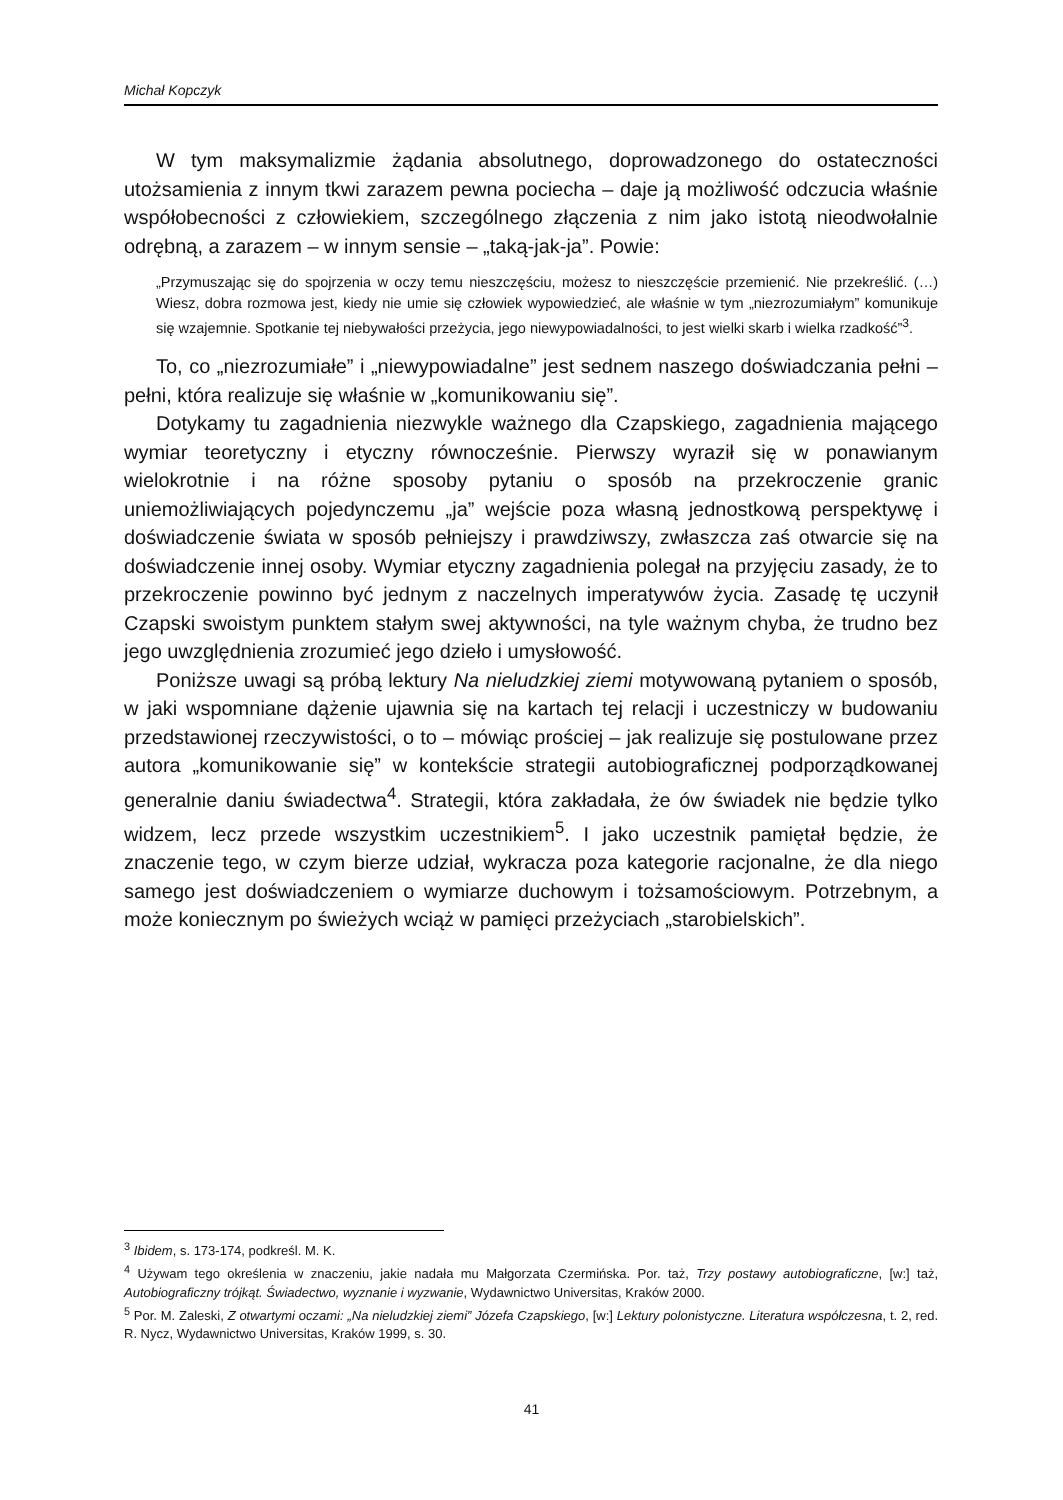Michał Kopczyk
W tym maksymalizmie żądania absolutnego, doprowadzonego do ostateczności utożsamienia z innym tkwi zarazem pewna pociecha – daje ją możliwość odczucia właśnie współobecności z człowiekiem, szczególnego złączenia z nim jako istotą nieodwołalnie odrębną, a zarazem – w innym sensie – „taką-jak-ja”. Powie:
„Przymuszając się do spojrzenia w oczy temu nieszczęściu, możesz to nieszczęście przemienić. Nie przekreślić. (…) Wiesz, dobra rozmowa jest, kiedy nie umie się człowiek wypowiedzieć, ale właśnie w tym „niezrozumiałym” komunikuje się wzajemnie. Spotkanie tej niebywałości przeżycia, jego niewypowiadalności, to jest wielki skarb i wielka rzadkość”<sup>3</sup>.
To, co „niezrozumiałe” i „niewypowiadalne” jest sednem naszego doświadczania pełni – pełni, która realizuje się właśnie w „komunikowaniu się”.
Dotykamy tu zagadnienia niezwykle ważnego dla Czapskiego, zagadnienia mającego wymiar teoretyczny i etyczny równocześnie. Pierwszy wyraził się w ponawianym wielokrotnie i na różne sposoby pytaniu o sposób na przekroczenie granic uniemożliwiających pojedynczemu „ja” wejście poza własną jednostkową perspektywę i doświadczenie świata w sposób pełniejszy i prawdziwszy, zwłaszcza zaś otwarcie się na doświadczenie innej osoby. Wymiar etyczny zagadnienia polegał na przyjęciu zasady, że to przekroczenie powinno być jednym z naczelnych imperatywów życia. Zasadę tę uczynił Czapski swoistym punktem stałym swej aktywności, na tyle ważnym chyba, że trudno bez jego uwzględnienia zrozumieć jego dzieło i umysłowość.
Poniższe uwagi są próbą lektury Na nieludzkiej ziemi motywowaną pytaniem o sposób, w jaki wspomniane dążenie ujawnia się na kartach tej relacji i uczestniczy w budowaniu przedstawionej rzeczywistości, o to – mówiąc prościej – jak realizuje się postulowane przez autora „komunikowanie się” w kontekście strategii autobiograficznej podporządkowanej generalnie daniu świadectwa<sup>4</sup>. Strategii, która zakładała, że ów świadek nie będzie tylko widzem, lecz przede wszystkim uczestnikiem<sup>5</sup>. I jako uczestnik pamiętał będzie, że znaczenie tego, w czym bierze udział, wykracza poza kategorie racjonalne, że dla niego samego jest doświadczeniem o wymiarze duchowym i tożsamościowym. Potrzebnym, a może koniecznym po świeżych wciąż w pamięci przeżyciach „starobielskich”.
<sup>3</sup> Ibidem, s. 173-174, podkreśl. M. K.
<sup>4</sup> Używam tego określenia w znaczeniu, jakie nadała mu Małgorzata Czermińska. Por. taż, Trzy postawy autobiograficzne, [w:] taż, Autobiograficzny trójkąt. Świadectwo, wyznanie i wyzwanie, Wydawnictwo Universitas, Kraków 2000.
<sup>5</sup> Por. M. Zaleski, Z otwartymi oczami: „Na nieludzkiej ziemi” Józefa Czapskiego, [w:] Lektury polonistyczne. Literatura współczesna, t. 2, red. R. Nycz, Wydawnictwo Universitas, Kraków 1999, s. 30.
41